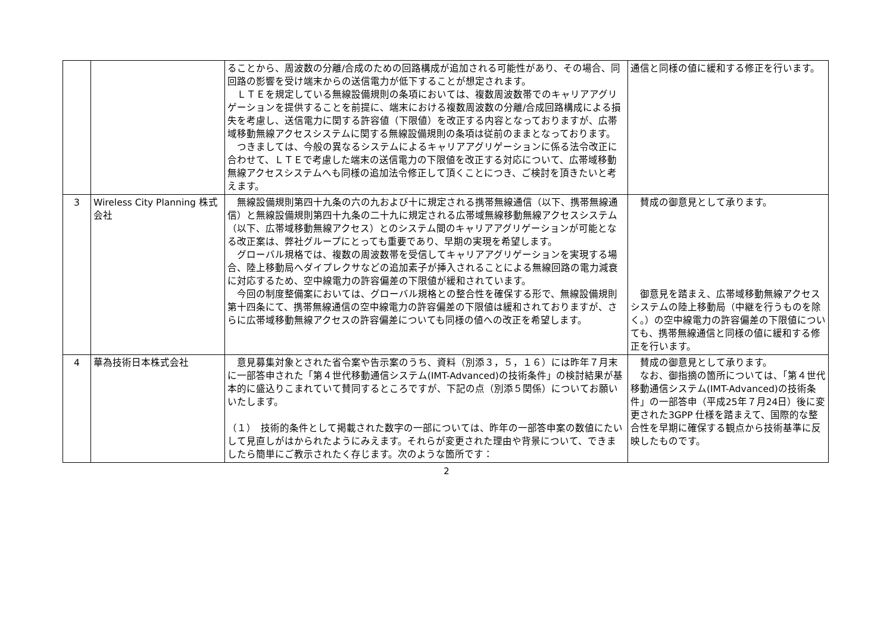| | | ることから、周波数の分離/合成のための回路構成が追加される可能性があり、その場合、同回路の影響を受け端末からの送信電力が低下することが想定されます。 ＬＴＥを規定している無線設備規則の条項においては、複数周波数帯でのキャリアアグリゲーションを提供することを前提に、端末における複数周波数の分離/合成回路構成による損失を考慮し、送信電力に関する許容値（下限値）を改正する内容となっておりますが、広帯域移動無線アクセスシステムに関する無線設備規則の条項は従前のままとなっております。 つきましては、今般の異なるシステムによるキャリアアグリゲーションに係る法令改正に合わせて、ＬＴＥで考慮した端末の送信電力の下限値を改正する対応について、広帯域移動無線アクセスシステムへも同様の追加法令修正して頂くことにつき、ご検討を頂きたいと考えます。 | 通信と同様の値に緩和する修正を行います。 |
| 3 | Wireless City Planning 株式会社 | 無線設備規則第四十九条の六の九および十に規定される携帯無線通信（以下、携帯無線通信）と無線設備規則第四十九条の二十九に規定される広帯域無線移動無線アクセスシステム（以下、広帯域移動無線アクセス）とのシステム間のキャリアアグリゲーションが可能となる改正案は、弊社グループにとっても重要であり、早期の実現を希望します。 グローバル規格では、複数の周波数帯を受信してキャリアアグリゲーションを実現する場合、陸上移動局へダイプレクサなどの追加素子が挿入されることによる無線回路の電力減衰に対応するため、空中線電力の許容偏差の下限値が緩和されています。 今回の制度整備案においては、グローバル規格との整合性を確保する形で、無線設備規則第十四条にて、携帯無線通信の空中線電力の許容偏差の下限値は緩和されておりますが、さらに広帯域移動無線アクセスの許容偏差についても同様の値への改正を希望します。 | 賛成の御意見として承ります。 御意見を踏まえ、広帯域移動無線アクセスシステムの陸上移動局（中継を行うものを除く。）の空中線電力の許容偏差の下限値についても、携帯無線通信と同様の値に緩和する修正を行います。 |
| 4 | 華為技術日本株式会社 | 意見募集対象とされた省令案や告示案のうち、資料（別添３，５，１６）には昨年７月末に一部答申された「第４世代移動通信システム(IMT-Advanced)の技術条件」の検討結果が基本的に盛込りこまれていて賛同するところですが、下記の点（別添５関係）についてお願いいたします。 （１） 技術的条件として掲載された数字の一部については、昨年の一部答申案の数値にたいして見直しがはかられたようにみえます。それらが変更された理由や背景について、できましたら簡単にご教示されたく存じます。次のような箇所です： | 賛成の御意見として承ります。 なお、御指摘の箇所については、「第４世代移動通信システム(IMT-Advanced)の技術条件」の一部答申（平成25年７月24日）後に変更された3GPP 仕様を踏まえて、国際的な整合性を早期に確保する観点から技術基準に反映したものです。 |
2